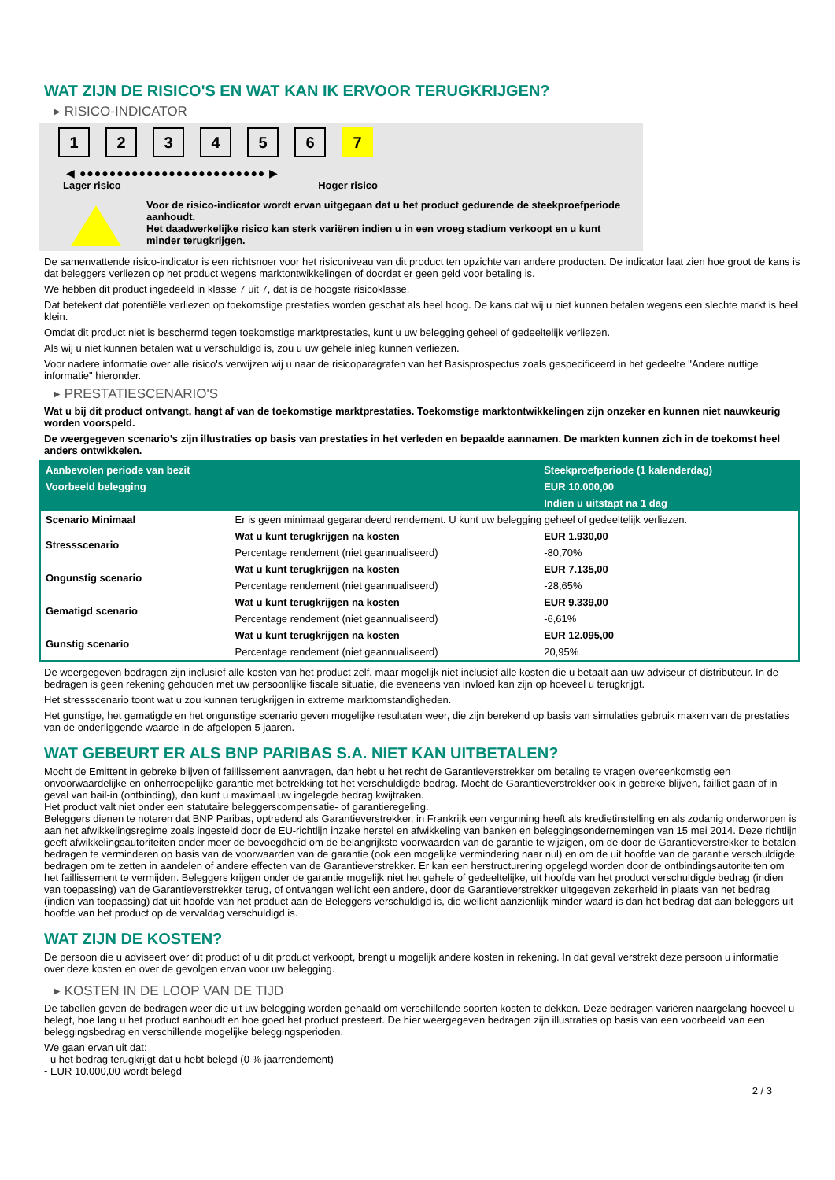WAT ZIJN DE RISICO'S EN WAT KAN IK ERVOOR TERUGKRIJGEN?
▸ RISICO-INDICATOR
1 2 3 4 5 6 7
◀ ●●●●●●●●●●●●●●●●●●●●●●●●● ▶
Lager risico Hoger risico
Voor de risico-indicator wordt ervan uitgegaan dat u het product gedurende de steekproefperiode aanhoudt.
Het daadwerkelijke risico kan sterk variëren indien u in een vroeg stadium verkoopt en u kunt minder terugkrijgen.
De samenvattende risico-indicator is een richtsnoer voor het risiconiveau van dit product ten opzichte van andere producten. De indicator laat zien hoe groot de kans is dat beleggers verliezen op het product wegens marktontwikkelingen of doordat er geen geld voor betaling is.
We hebben dit product ingedeeld in klasse 7 uit 7, dat is de hoogste risicoklasse.
Dat betekent dat potentiële verliezen op toekomstige prestaties worden geschat als heel hoog. De kans dat wij u niet kunnen betalen wegens een slechte markt is heel klein.
Omdat dit product niet is beschermd tegen toekomstige marktprestaties, kunt u uw belegging geheel of gedeeltelijk verliezen.
Als wij u niet kunnen betalen wat u verschuldigd is, zou u uw gehele inleg kunnen verliezen.
Voor nadere informatie over alle risico's verwijzen wij u naar de risicoparagrafen van het Basisprospectus zoals gespecificeerd in het gedeelte "Andere nuttige informatie" hieronder.
▸ PRESTATIESCENARIO'S
Wat u bij dit product ontvangt, hangt af van de toekomstige marktprestaties. Toekomstige marktontwikkelingen zijn onzeker en kunnen niet nauwkeurig worden voorspeld.
De weergegeven scenario’s zijn illustraties op basis van prestaties in het verleden en bepaalde aannamen. De markten kunnen zich in de toekomst heel anders ontwikkelen.
| Aanbevolen periode van bezit | | Steekproefperiode (1 kalenderdag) |
| --- | --- | --- |
| Voorbeeld belegging | | EUR 10.000,00 |
| | | Indien u uitstapt na 1 dag |
| Scenario Minimaal | Er is geen minimaal gegarandeerd rendement. U kunt uw belegging geheel of gedeeltelijk verliezen. | |
| Stressscenario | Wat u kunt terugkrijgen na kosten | EUR 1.930,00 |
| | Percentage rendement (niet geannualiseerd) | -80,70% |
| Ongunstig scenario | Wat u kunt terugkrijgen na kosten | EUR 7.135,00 |
| | Percentage rendement (niet geannualiseerd) | -28,65% |
| Gematigd scenario | Wat u kunt terugkrijgen na kosten | EUR 9.339,00 |
| | Percentage rendement (niet geannualiseerd) | -6,61% |
| Gunstig scenario | Wat u kunt terugkrijgen na kosten | EUR 12.095,00 |
| | Percentage rendement (niet geannualiseerd) | 20,95% |
De weergegeven bedragen zijn inclusief alle kosten van het product zelf, maar mogelijk niet inclusief alle kosten die u betaalt aan uw adviseur of distributeur. In de bedragen is geen rekening gehouden met uw persoonlijke fiscale situatie, die eveneens van invloed kan zijn op hoeveel u terugkrijgt.
Het stressscenario toont wat u zou kunnen terugkrijgen in extreme marktomstandigheden.
Het gunstige, het gematigde en het ongunstige scenario geven mogelijke resultaten weer, die zijn berekend op basis van simulaties gebruik maken van de prestaties van de onderliggende waarde in de afgelopen 5 jaaren.
WAT GEBEURT ER ALS BNP PARIBAS S.A. NIET KAN UITBETALEN?
Mocht de Emittent in gebreke blijven of faillissement aanvragen, dan hebt u het recht de Garantieverstrekker om betaling te vragen overeenkomstig een onvoorwaardelijke en onherroepelijke garantie met betrekking tot het verschuldigde bedrag. Mocht de Garantieverstrekker ook in gebreke blijven, failliet gaan of in geval van bail-in (ontbinding), dan kunt u maximaal uw ingelegde bedrag kwijtraken.
Het product valt niet onder een statutaire beleggerscompensatie- of garantieregeling.
Beleggers dienen te noteren dat BNP Paribas, optredend als Garantieverstrekker, in Frankrijk een vergunning heeft als kredietinstelling en als zodanig onderworpen is aan het afwikkelingsregime zoals ingesteld door de EU-richtlijn inzake herstel en afwikkeling van banken en beleggingsondernemingen van 15 mei 2014. Deze richtlijn geeft afwikkelingsautoriteiten onder meer de bevoegdheid om de belangrijkste voorwaarden van de garantie te wijzigen, om de door de Garantieverstrekker te betalen bedragen te verminderen op basis van de voorwaarden van de garantie (ook een mogelijke vermindering naar nul) en om de uit hoofde van de garantie verschuldigde bedragen om te zetten in aandelen of andere effecten van de Garantieverstrekker. Er kan een herstructurering opgelegd worden door de ontbindingsautoriteiten om het faillissement te vermijden. Beleggers krijgen onder de garantie mogelijk niet het gehele of gedeeltelijke, uit hoofde van het product verschuldigde bedrag (indien van toepassing) van de Garantieverstrekker terug, of ontvangen wellicht een andere, door de Garantieverstrekker uitgegeven zekerheid in plaats van het bedrag (indien van toepassing) dat uit hoofde van het product aan de Beleggers verschuldigd is, die wellicht aanzienlijk minder waard is dan het bedrag dat aan beleggers uit hoofde van het product op de vervaldag verschuldigd is.
WAT ZIJN DE KOSTEN?
De persoon die u adviseert over dit product of u dit product verkoopt, brengt u mogelijk andere kosten in rekening. In dat geval verstrekt deze persoon u informatie over deze kosten en over de gevolgen ervan voor uw belegging.
▸ KOSTEN IN DE LOOP VAN DE TIJD
De tabellen geven de bedragen weer die uit uw belegging worden gehaald om verschillende soorten kosten te dekken. Deze bedragen variëren naargelang hoeveel u belegt, hoe lang u het product aanhoudt en hoe goed het product presteert. De hier weergegeven bedragen zijn illustraties op basis van een voorbeeld van een beleggingsbedrag en verschillende mogelijke beleggingsperioden.
We gaan ervan uit dat:
- u het bedrag terugkrijgt dat u hebt belegd (0 % jaarrendement)
- EUR 10.000,00 wordt belegd
2 / 3